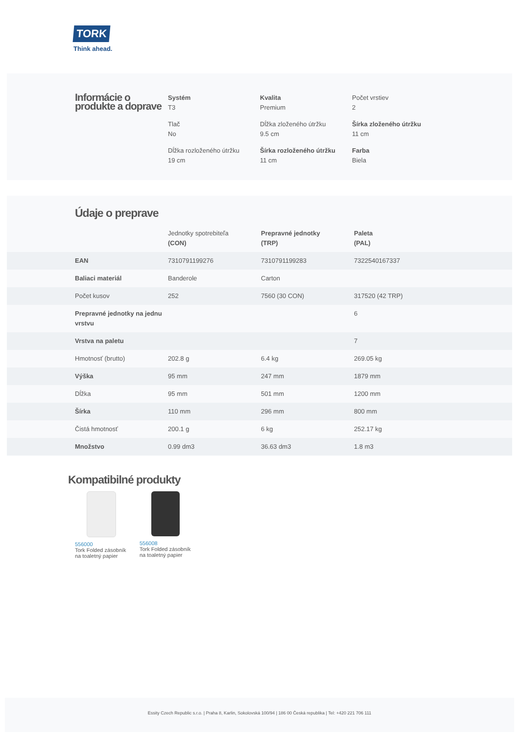TORK
Think ahead.
Informácie o produkte a doprave
Systém
T3
Kvalita
Premium
Počet vrstiev
2
Tlač
No
Dĺžka zloženého útržku
9.5 cm
Šírka zloženého útržku
11 cm
Dĺžka rozloženého útržku
19 cm
Šírka rozloženého útržku
11 cm
Farba
Biela
Údaje o preprave
| | Jednotky spotrebiteľa (CON) | Prepravné jednotky (TRP) | Paleta (PAL) |
| --- | --- | --- | --- |
| EAN | 7310791199276 | 7310791199283 | 7322540167337 |
| Baliaci materiál | Banderole | Carton | |
| Počet kusov | 252 | 7560 (30 CON) | 317520 (42 TRP) |
| Prepravné jednotky na jednu vrstvu | | | 6 |
| Vrstva na paletu | | | 7 |
| Hmotnosť (brutto) | 202.8 g | 6.4 kg | 269.05 kg |
| Výška | 95 mm | 247 mm | 1879 mm |
| Dĺžka | 95 mm | 501 mm | 1200 mm |
| Šírka | 110 mm | 296 mm | 800 mm |
| Čistá hmotnosť | 200.1 g | 6 kg | 252.17 kg |
| Množstvo | 0.99 dm3 | 36.63 dm3 | 1.8 m3 |
Kompatibilné produkty
556000
Tork Folded zásobník na toaletný papier
556008
Tork Folded zásobník na toaletný papier
Essity Czech Republic s.r.o. | Praha 8, Karlin, Sokolovská 100/94 | 186 00 Česká republika | Tel: +420 221 706 111